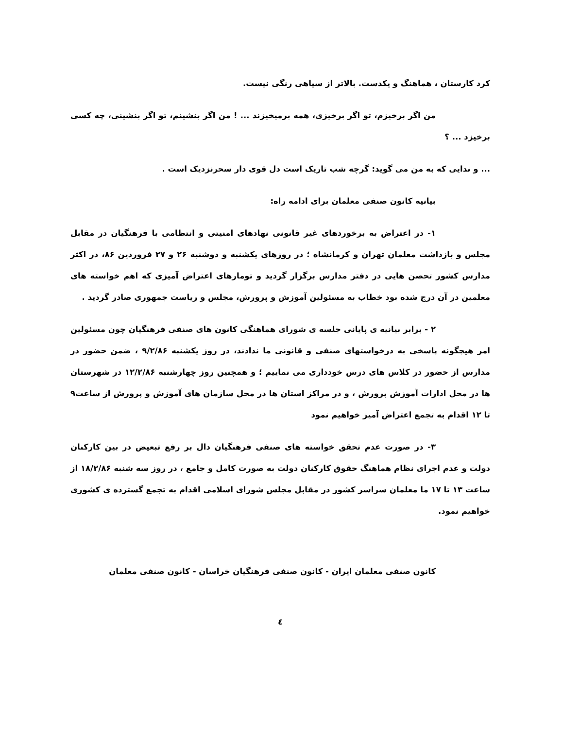کرد کارستان ، هماهنگ و یکدست. بالاتر از سیاهی رنگی نیست.
من اگر برخیزم، تو اگر برخیزی، همه برمیخیزند ... ! من اگر بنشینم، تو اگر بنشینی، چه کسی برخیزد ... ؟
... و ندایی که به من می گوید: گرچه شب تاریک است دل قوی دار سحرنزدیک است .
بیانیه کانون صنفی معلمان برای ادامه راه:
۱- در اعتراض به برخوردهای غیر قانونی نهادهای امنیتی و انتظامی با فرهنگیان در مقابل مجلس و بازداشت معلمان تهران و کرمانشاه ؛ در روزهای یکشنبه و دوشنبه ۲۶ و ۲۷ فروردین ۸۶، در اکثر مدارس کشور تحصن هایی در دفتر مدارس برگزار گردید و تومارهای اعتراض آمیزی که اهم خواسته های معلمین در آن درج شده بود خطاب به مسئولین آموزش و پرورش، مجلس و ریاست جمهوری صادر گردید .
۲ - برابر بیانیه ی پایانی جلسه ی شورای هماهنگی کانون های صنفی فرهنگیان چون مسئولین امر هیچگونه پاسخی به درخواستهای صنفی و قانونی ما ندادند، در روز یکشنبه ۹/۲/۸۶ ، ضمن حضور در مدارس از حضور در کلاس های درس خودداری می نماییم ؛ و همچنین روز چهارشنبه ۱۲/۲/۸۶ در شهرستان ها در محل ادارات آموزش پرورش ، و در مراکز استان ها در محل سازمان های آموزش و پرورش از ساعت۹ تا ۱۲ اقدام به تجمع اعتراض آمیز خواهیم نمود
۳- در صورت عدم تحقق خواسته های صنفی فرهنگیان دال بر رفع تبعیض در بین کارکنان دولت و عدم اجرای نظام هماهنگ حقوق کارکنان دولت به صورت کامل و جامع ، در روز سه شنبه ۱۸/۲/۸۶ از ساعت ۱۳ تا ۱۷ ما معلمان سراسر کشور در مقابل مجلس شورای اسلامی اقدام به تجمع گسترده ی کشوری خواهیم نمود.
کانون صنفی معلمان ایران - کانون صنفی فرهنگیان خراسان - کانون صنفی معلمان
٤